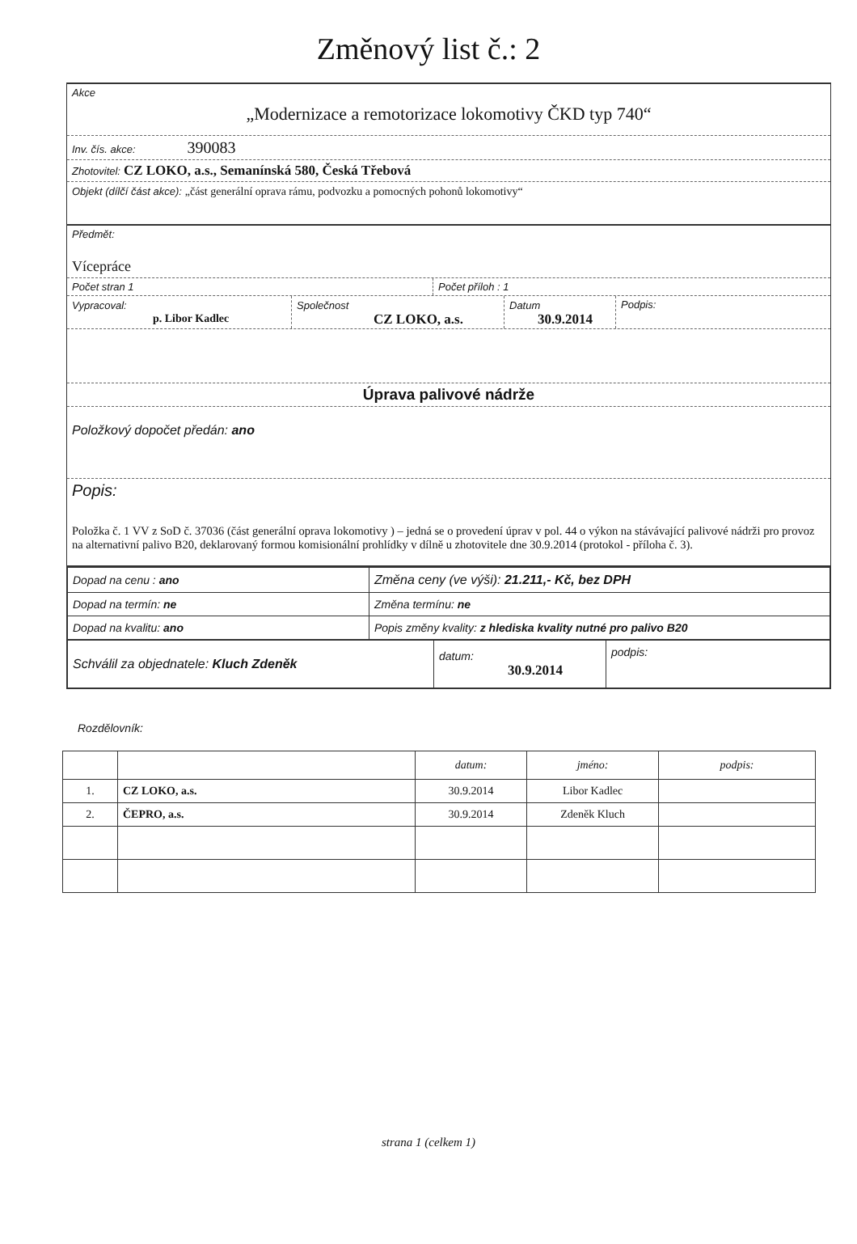Změnový list č.: 2
Akce
„Modernizace a remotorizace lokomotivy ČKD typ 740“
Inv. čís. akce: 390083
Zhotovitel: CZ LOKO, a.s., Semanínská 580, Česká Třebová
Objekt (dílčí část akce): „část generální oprava rámu, podvozku a pomocných pohonů lokomotivy“
Předmět:
Vícepráce
Počet stran 1 Počet příloh : 1
Vypracoval:
p. Libor Kadlec
Společnost
CZ LOKO, a.s.
Datum
30.9.2014
Podpis:
Úprava palivové nádrže
Položkový dopočet předán: ano
Popis:
Položka č. 1 VV z SoD č. 37036 (část generální oprava lokomotivy ) – jedná se o provedení úprav v pol. 44 o výkon na stávávající palivové nádrži pro provoz na alternativní palivo B20, deklarovaný formou komisionální prohlídky v dílně u zhotovitele dne 30.9.2014 (protokol - příloha č. 3).
| Dopad na cenu : ano | Změna ceny (ve výši): 21.211,- Kč, bez DPH |
| Dopad na termín: ne | Změna termínu: ne |
| Dopad na kvalitu: ano | Popis změny kvality: z hlediska kvality nutné pro palivo B20 |
| Schválil za objednatele: Kluch Zdeněk | datum: 30.9.2014 | podpis: |
Rozdělovník:
| | | datum: | jméno: | podpis: |
| 1. | CZ LOKO, a.s. | 30.9.2014 | Libor Kadlec | |
| 2. | ČEPRO, a.s. | 30.9.2014 | Zdeněk Kluch | |
strana 1 (celkem 1)